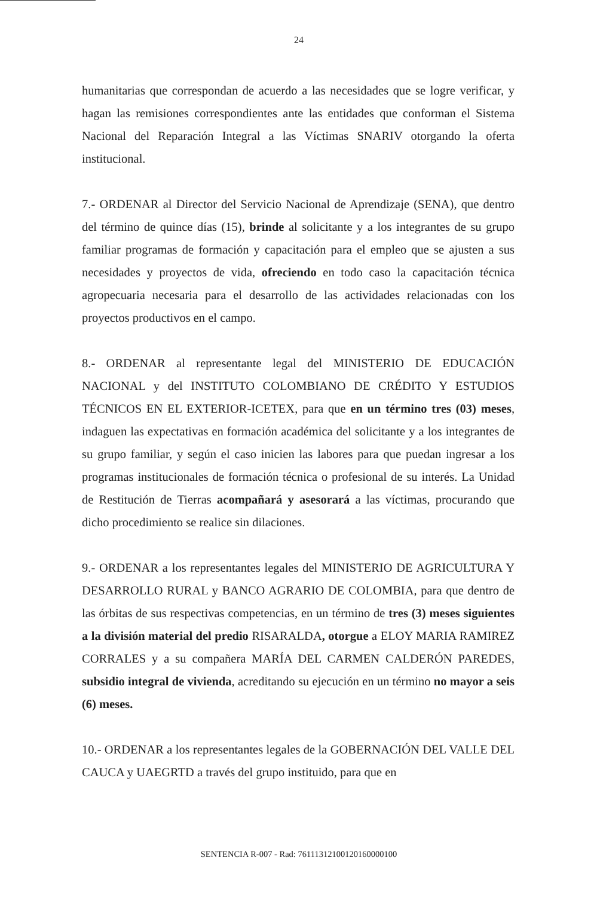24
humanitarias que correspondan de acuerdo a las necesidades que se logre verificar, y hagan las remisiones correspondientes ante las entidades que conforman el Sistema Nacional del Reparación Integral a las Víctimas SNARIV otorgando la oferta institucional.
7.- ORDENAR al Director del Servicio Nacional de Aprendizaje (SENA), que dentro del término de quince días (15), brinde al solicitante y a los integrantes de su grupo familiar programas de formación y capacitación para el empleo que se ajusten a sus necesidades y proyectos de vida, ofreciendo en todo caso la capacitación técnica agropecuaria necesaria para el desarrollo de las actividades relacionadas con los proyectos productivos en el campo.
8.- ORDENAR al representante legal del MINISTERIO DE EDUCACIÓN NACIONAL y del INSTITUTO COLOMBIANO DE CRÉDITO Y ESTUDIOS TÉCNICOS EN EL EXTERIOR-ICETEX, para que en un término tres (03) meses, indaguen las expectativas en formación académica del solicitante y a los integrantes de su grupo familiar, y según el caso inicien las labores para que puedan ingresar a los programas institucionales de formación técnica o profesional de su interés. La Unidad de Restitución de Tierras acompañará y asesorará a las víctimas, procurando que dicho procedimiento se realice sin dilaciones.
9.- ORDENAR a los representantes legales del MINISTERIO DE AGRICULTURA Y DESARROLLO RURAL y BANCO AGRARIO DE COLOMBIA, para que dentro de las órbitas de sus respectivas competencias, en un término de tres (3) meses siguientes a la división material del predio RISARALDA, otorgue a ELOY MARIA RAMIREZ CORRALES y a su compañera MARÍA DEL CARMEN CALDERÓN PAREDES, subsidio integral de vivienda, acreditando su ejecución en un término no mayor a seis (6) meses.
10.- ORDENAR a los representantes legales de la GOBERNACIÓN DEL VALLE DEL CAUCA y UAEGRTD a través del grupo instituido, para que en
SENTENCIA R-007 - Rad: 76111312100120160000100